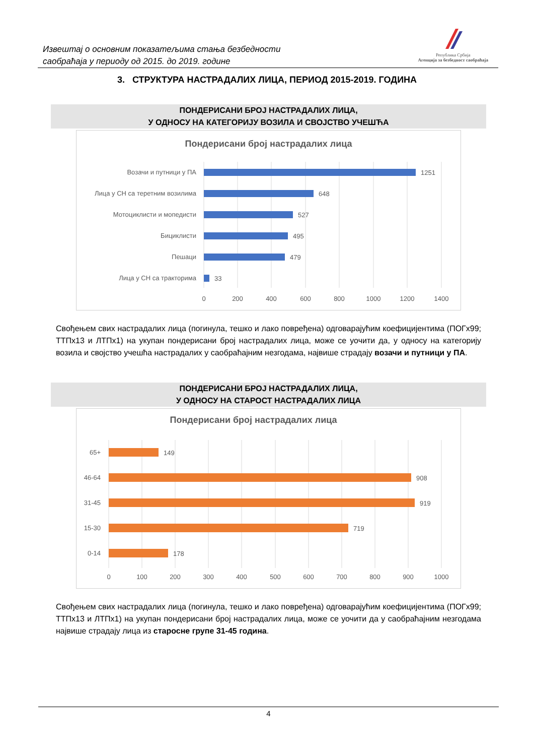Извештај о основним показатељима стања безбедности
саобраћаја у периоду од 2015. до 2019. године
Република Србија
Агенција за безбедност саобраћаја
3. СТРУКТУРА НАСТРАДАЛИХ ЛИЦА, ПЕРИОД 2015-2019. ГОДИНА
ПОНДЕРИСАНИ БРОЈ НАСТРАДАЛИХ ЛИЦА,
У ОДНОСУ НА КАТЕГОРИЈУ ВОЗИЛА И СВОЈСТВО УЧЕШЋА
Пондерисани број настрадалих лица
Возачи и путници у ПА
Лица у СН са теретним возилима
Мотоциклисти и мопедисти
Бициклисти
Пешаци
Лица у СН са тракторима
1251
648
527
495
479
33
0
200
400
600
800
1000
1200
1400
Свођењем свих настрадалих лица (погинула, тешко и лако повређена) одговарајућим коефицијентима (ПОГх99; ТТПх13 и ЛТПх1) на укупан пондерисани број настрадалих лица, може се уочити да, у односу на категорију возила и својство учешћа настрадалих у саобраћајним незгодама, највише страдају возачи и путници у ПА.
ПОНДЕРИСАНИ БРОЈ НАСТРАДАЛИХ ЛИЦА,
У ОДНОСУ НА СТАРОСТ НАСТРАДАЛИХ ЛИЦА
Пондерисани број настрадалих лица
65+
46-64
31-45
15-30
0-14
149
908
919
719
178
0
100
200
300
400
500
600
700
800
900
1000
Свођењем свих настрадалих лица (погинула, тешко и лако повређена) одговарајућим коефицијентима (ПОГх99; ТТПх13 и ЛТПх1) на укупан пондерисани број настрадалих лица, може се уочити да у саобраћајним незгодама највише страдају лица из старосне групе 31-45 година.
4